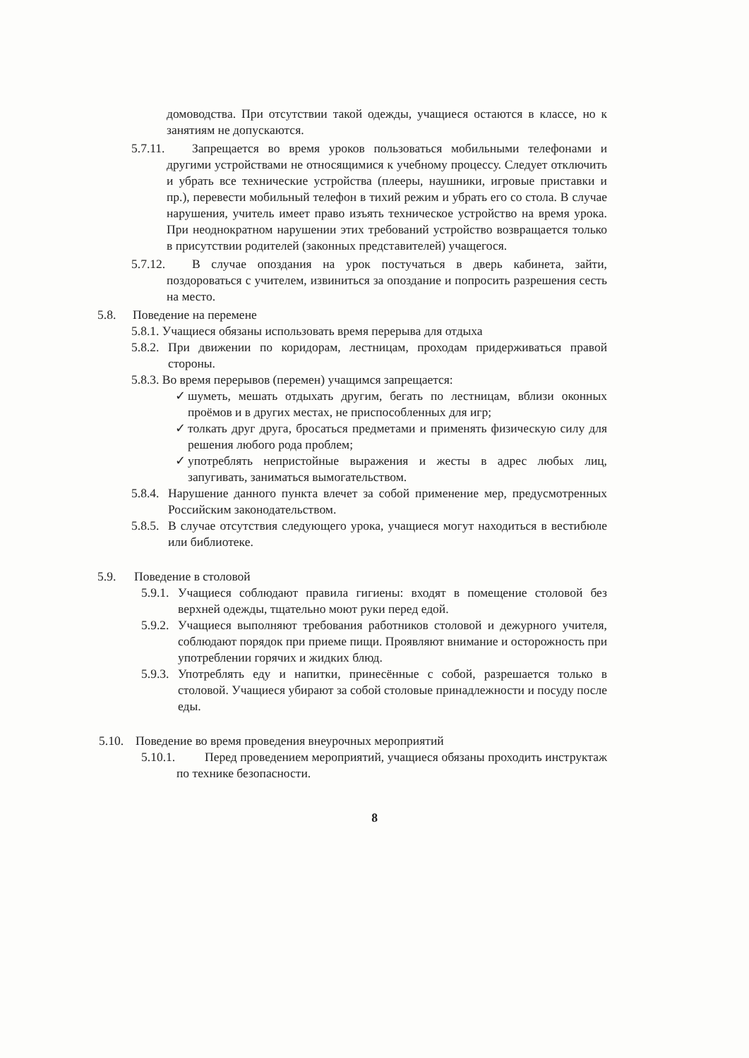домоводства. При отсутствии такой одежды, учащиеся остаются в классе, но к занятиям не допускаются.
5.7.11.
Запрещается во время уроков пользоваться мобильными телефонами и другими устройствами не относящимися к учебному процессу. Следует отключить и убрать все технические устройства (плееры, наушники, игровые приставки и пр.), перевести мобильный телефон в тихий режим и убрать его со стола. В случае нарушения, учитель имеет право изъять техническое устройство на время урока. При неоднократном нарушении этих требований устройство возвращается только в присутствии родителей (законных представителей) учащегося.
5.7.12.
В случае опоздания на урок постучаться в дверь кабинета, зайти, поздороваться с учителем, извиниться за опоздание и попросить разрешения сесть на место.
5.8. Поведение на перемене
5.8.1. Учащиеся обязаны использовать время перерыва для отдыха
5.8.2.
При движении по коридорам, лестницам, проходам придерживаться правой стороны.
5.8.3. Во время перерывов (перемен) учащимся запрещается:
✓ шуметь, мешать отдыхать другим, бегать по лестницам, вблизи оконных проёмов и в других местах, не приспособленных для игр;
✓ толкать друг друга, бросаться предметами и применять физическую силу для решения любого рода проблем;
✓ употреблять непристойные выражения и жесты в адрес любых лиц, запугивать, заниматься вымогательством.
5.8.4.
Нарушение данного пункта влечет за собой применение мер, предусмотренных Российским законодательством.
5.8.5.
В случае отсутствия следующего урока, учащиеся могут находиться в вестибюле или библиотеке.
5.9. Поведение в столовой
5.9.1.
Учащиеся соблюдают правила гигиены: входят в помещение столовой без верхней одежды, тщательно моют руки перед едой.
5.9.2.
Учащиеся выполняют требования работников столовой и дежурного учителя, соблюдают порядок при приеме пищи. Проявляют внимание и осторожность при употреблении горячих и жидких блюд.
5.9.3.
Употреблять еду и напитки, принесённые с собой, разрешается только в столовой. Учащиеся убирают за собой столовые принадлежности и посуду после еды.
5.10.
Поведение во время проведения внеурочных мероприятий
5.10.1.
Перед проведением мероприятий, учащиеся обязаны проходить инструктаж по технике безопасности.
8